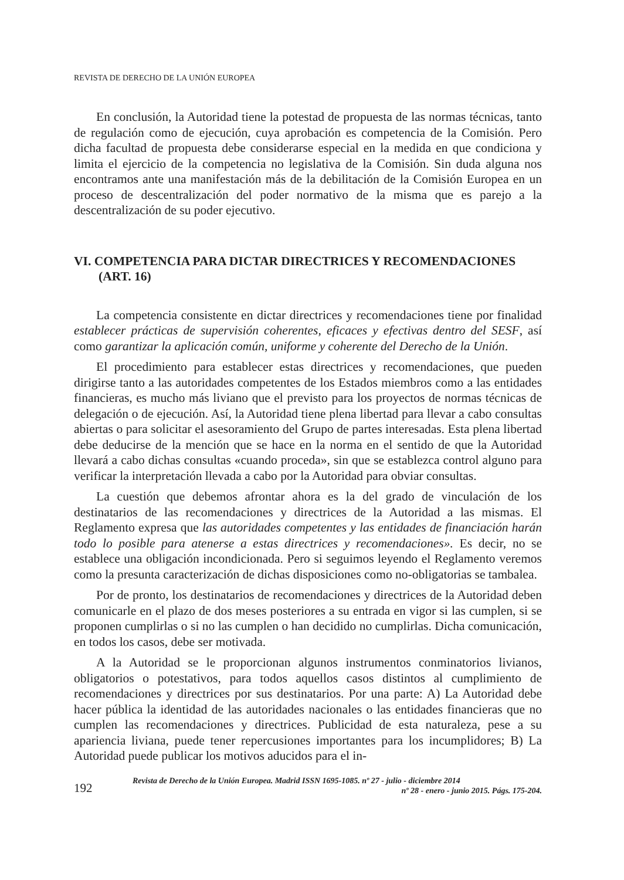REVISTA DE DERECHO DE LA UNIÓN EUROPEA
En conclusión, la Autoridad tiene la potestad de propuesta de las normas técnicas, tanto de regulación como de ejecución, cuya aprobación es competencia de la Comisión. Pero dicha facultad de propuesta debe considerarse especial en la medida en que condiciona y limita el ejercicio de la competencia no legislativa de la Comisión. Sin duda alguna nos encontramos ante una manifestación más de la debilitación de la Comisión Europea en un proceso de descentralización del poder normativo de la misma que es parejo a la descentralización de su poder ejecutivo.
VI. COMPETENCIA PARA DICTAR DIRECTRICES Y RECOMENDACIONES (ART. 16)
La competencia consistente en dictar directrices y recomendaciones tiene por finalidad establecer prácticas de supervisión coherentes, eficaces y efectivas dentro del SESF, así como garantizar la aplicación común, uniforme y coherente del Derecho de la Unión.
El procedimiento para establecer estas directrices y recomendaciones, que pueden dirigirse tanto a las autoridades competentes de los Estados miembros como a las entidades financieras, es mucho más liviano que el previsto para los proyectos de normas técnicas de delegación o de ejecución. Así, la Autoridad tiene plena libertad para llevar a cabo consultas abiertas o para solicitar el asesoramiento del Grupo de partes interesadas. Esta plena libertad debe deducirse de la mención que se hace en la norma en el sentido de que la Autoridad llevará a cabo dichas consultas «cuando proceda», sin que se establezca control alguno para verificar la interpretación llevada a cabo por la Autoridad para obviar consultas.
La cuestión que debemos afrontar ahora es la del grado de vinculación de los destinatarios de las recomendaciones y directrices de la Autoridad a las mismas. El Reglamento expresa que las autoridades competentes y las entidades de financiación harán todo lo posible para atenerse a estas directrices y recomendaciones». Es decir, no se establece una obligación incondicionada. Pero si seguimos leyendo el Reglamento veremos como la presunta caracterización de dichas disposiciones como no-obligatorias se tambalea.
Por de pronto, los destinatarios de recomendaciones y directrices de la Autoridad deben comunicarle en el plazo de dos meses posteriores a su entrada en vigor si las cumplen, si se proponen cumplirlas o si no las cumplen o han decidido no cumplirlas. Dicha comunicación, en todos los casos, debe ser motivada.
A la Autoridad se le proporcionan algunos instrumentos conminatorios livianos, obligatorios o potestativos, para todos aquellos casos distintos al cumplimiento de recomendaciones y directrices por sus destinatarios. Por una parte: A) La Autoridad debe hacer pública la identidad de las autoridades nacionales o las entidades financieras que no cumplen las recomendaciones y directrices. Publicidad de esta naturaleza, pese a su apariencia liviana, puede tener repercusiones importantes para los incumplidores; B) La Autoridad puede publicar los motivos aducidos para el in-
192
Revista de Derecho de la Unión Europea. Madrid ISSN 1695-1085. nº 27 - julio - diciembre 2014
nº 28 - enero - junio 2015. Págs. 175-204.